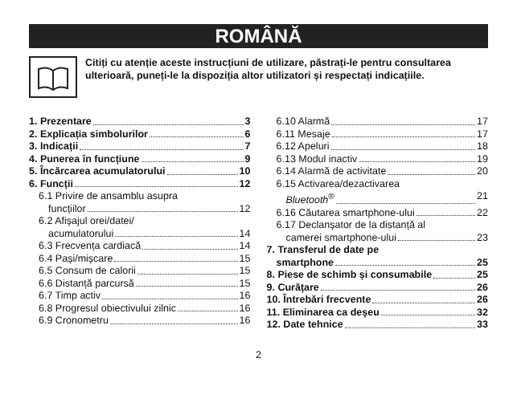ROMÂNĂ
Citiți cu atenție aceste instrucțiuni de utilizare, păstrați-le pentru consultarea ulterioară, puneți-le la dispoziția altor utilizatori și respectați indicațiile.
1. Prezentare 3
2. Explicația simbolurilor 6
3. Indicații 7
4. Punerea în funcțiune 9
5. Încărcarea acumulatorului 10
6. Funcții 12
6.1 Privire de ansamblu asupra
funcțiilor 12
6.2 Afișajul orei/datei/
acumulatorului 14
6.3 Frecvența cardiacă 14
6.4 Pași/mișcare 15
6.5 Consum de calorii 15
6.6 Distanță parcursă 15
6.7 Timp activ 16
6.8 Progresul obiectivului zilnic 16
6.9 Cronometru 16
6.10 Alarmă 17
6.11 Mesaje 17
6.12 Apeluri 18
6.13 Modul inactiv 19
6.14 Alarmă de activitate 20
6.15 Activarea/dezactivarea
Bluetooth<sup>®</sup> 21
6.16 Căutarea smartphone-ului 22
6.17 Declanșator de la distanță al
camerei smartphone-ului 23
7. Transferul de date pe
smartphone 25
8. Piese de schimb și consumabile 25
9. Curățare 26
10. Întrebări frecvente 26
11. Eliminarea ca deșeu 32
12. Date tehnice 33
2